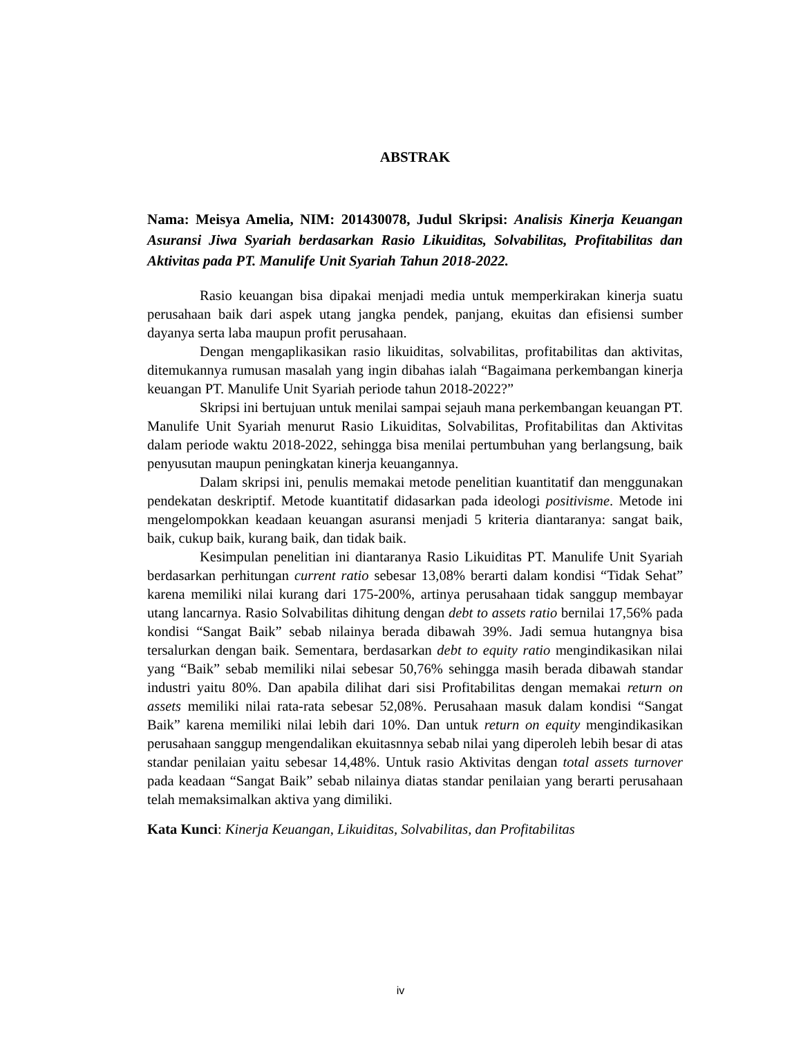ABSTRAK
Nama: Meisya Amelia, NIM: 201430078, Judul Skripsi: Analisis Kinerja Keuangan Asuransi Jiwa Syariah berdasarkan Rasio Likuiditas, Solvabilitas, Profitabilitas dan Aktivitas pada PT. Manulife Unit Syariah Tahun 2018-2022.
Rasio keuangan bisa dipakai menjadi media untuk memperkirakan kinerja suatu perusahaan baik dari aspek utang jangka pendek, panjang, ekuitas dan efisiensi sumber dayanya serta laba maupun profit perusahaan.
Dengan mengaplikasikan rasio likuiditas, solvabilitas, profitabilitas dan aktivitas, ditemukannya rumusan masalah yang ingin dibahas ialah “Bagaimana perkembangan kinerja keuangan PT. Manulife Unit Syariah periode tahun 2018-2022?”
Skripsi ini bertujuan untuk menilai sampai sejauh mana perkembangan keuangan PT. Manulife Unit Syariah menurut Rasio Likuiditas, Solvabilitas, Profitabilitas dan Aktivitas dalam periode waktu 2018-2022, sehingga bisa menilai pertumbuhan yang berlangsung, baik penyusutan maupun peningkatan kinerja keuangannya.
Dalam skripsi ini, penulis memakai metode penelitian kuantitatif dan menggunakan pendekatan deskriptif. Metode kuantitatif didasarkan pada ideologi positivisme. Metode ini mengelompokkan keadaan keuangan asuransi menjadi 5 kriteria diantaranya: sangat baik, baik, cukup baik, kurang baik, dan tidak baik.
Kesimpulan penelitian ini diantaranya Rasio Likuiditas PT. Manulife Unit Syariah berdasarkan perhitungan current ratio sebesar 13,08% berarti dalam kondisi “Tidak Sehat” karena memiliki nilai kurang dari 175-200%, artinya perusahaan tidak sanggup membayar utang lancarnya. Rasio Solvabilitas dihitung dengan debt to assets ratio bernilai 17,56% pada kondisi “Sangat Baik” sebab nilainya berada dibawah 39%. Jadi semua hutangnya bisa tersalurkan dengan baik. Sementara, berdasarkan debt to equity ratio mengindikasikan nilai yang “Baik” sebab memiliki nilai sebesar 50,76% sehingga masih berada dibawah standar industri yaitu 80%. Dan apabila dilihat dari sisi Profitabilitas dengan memakai return on assets memiliki nilai rata-rata sebesar 52,08%. Perusahaan masuk dalam kondisi “Sangat Baik” karena memiliki nilai lebih dari 10%. Dan untuk return on equity mengindikasikan perusahaan sanggup mengendalikan ekuitasnnya sebab nilai yang diperoleh lebih besar di atas standar penilaian yaitu sebesar 14,48%. Untuk rasio Aktivitas dengan total assets turnover pada keadaan “Sangat Baik” sebab nilainya diatas standar penilaian yang berarti perusahaan telah memaksimalkan aktiva yang dimiliki.
Kata Kunci: Kinerja Keuangan, Likuiditas, Solvabilitas, dan Profitabilitas
iv